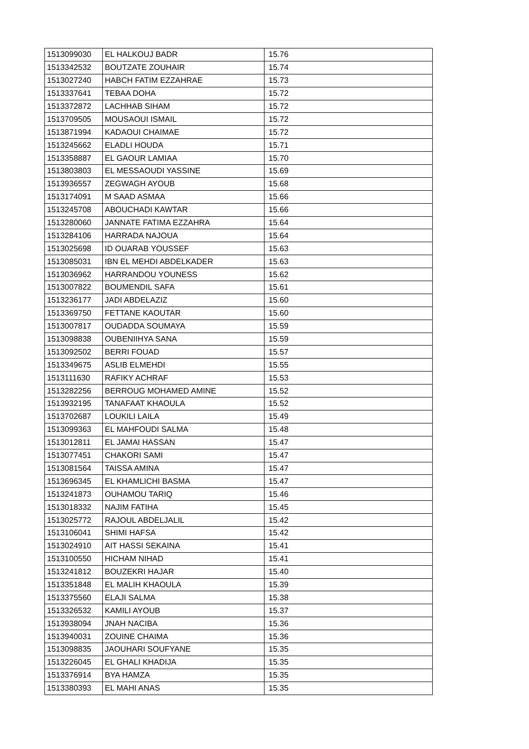| 1513099030 | EL HALKOUJ BADR | 15.76 |
| 1513342532 | BOUTZATE ZOUHAIR | 15.74 |
| 1513027240 | HABCH FATIM EZZAHRAE | 15.73 |
| 1513337641 | TEBAA DOHA | 15.72 |
| 1513372872 | LACHHAB SIHAM | 15.72 |
| 1513709505 | MOUSAOUI ISMAIL | 15.72 |
| 1513871994 | KADAOUI CHAIMAE | 15.72 |
| 1513245662 | ELADLI HOUDA | 15.71 |
| 1513358887 | EL GAOUR LAMIAA | 15.70 |
| 1513803803 | EL MESSAOUDI YASSINE | 15.69 |
| 1513936557 | ZEGWAGH AYOUB | 15.68 |
| 1513174091 | M SAAD ASMAA | 15.66 |
| 1513245708 | ABOUCHADI KAWTAR | 15.66 |
| 1513280060 | JANNATE FATIMA EZZAHRA | 15.64 |
| 1513284106 | HARRADA NAJOUA | 15.64 |
| 1513025698 | ID OUARAB YOUSSEF | 15.63 |
| 1513085031 | IBN EL MEHDI ABDELKADER | 15.63 |
| 1513036962 | HARRANDOU YOUNESS | 15.62 |
| 1513007822 | BOUMENDIL SAFA | 15.61 |
| 1513236177 | JADI ABDELAZIZ | 15.60 |
| 1513369750 | FETTANE KAOUTAR | 15.60 |
| 1513007817 | OUDADDA SOUMAYA | 15.59 |
| 1513098838 | OUBENIIHYA SANA | 15.59 |
| 1513092502 | BERRI FOUAD | 15.57 |
| 1513349675 | ASLIB ELMEHDI | 15.55 |
| 1513111630 | RAFIKY ACHRAF | 15.53 |
| 1513282256 | BERROUG MOHAMED AMINE | 15.52 |
| 1513932195 | TANAFAAT KHAOULA | 15.52 |
| 1513702687 | LOUKILI LAILA | 15.49 |
| 1513099363 | EL MAHFOUDI SALMA | 15.48 |
| 1513012811 | EL JAMAI HASSAN | 15.47 |
| 1513077451 | CHAKORI SAMI | 15.47 |
| 1513081564 | TAISSA AMINA | 15.47 |
| 1513696345 | EL KHAMLICHI BASMA | 15.47 |
| 1513241873 | OUHAMOU TARIQ | 15.46 |
| 1513018332 | NAJIM FATIHA | 15.45 |
| 1513025772 | RAJOUL ABDELJALIL | 15.42 |
| 1513106041 | SHIMI HAFSA | 15.42 |
| 1513024910 | AIT HASSI SEKAINA | 15.41 |
| 1513100550 | HICHAM NIHAD | 15.41 |
| 1513241812 | BOUZEKRI HAJAR | 15.40 |
| 1513351848 | EL MALIH KHAOULA | 15.39 |
| 1513375560 | ELAJI SALMA | 15.38 |
| 1513326532 | KAMILI AYOUB | 15.37 |
| 1513938094 | JNAH NACIBA | 15.36 |
| 1513940031 | ZOUINE CHAIMA | 15.36 |
| 1513098835 | JAOUHARI SOUFYANE | 15.35 |
| 1513226045 | EL GHALI KHADIJA | 15.35 |
| 1513376914 | BYA HAMZA | 15.35 |
| 1513380393 | EL MAHI ANAS | 15.35 |